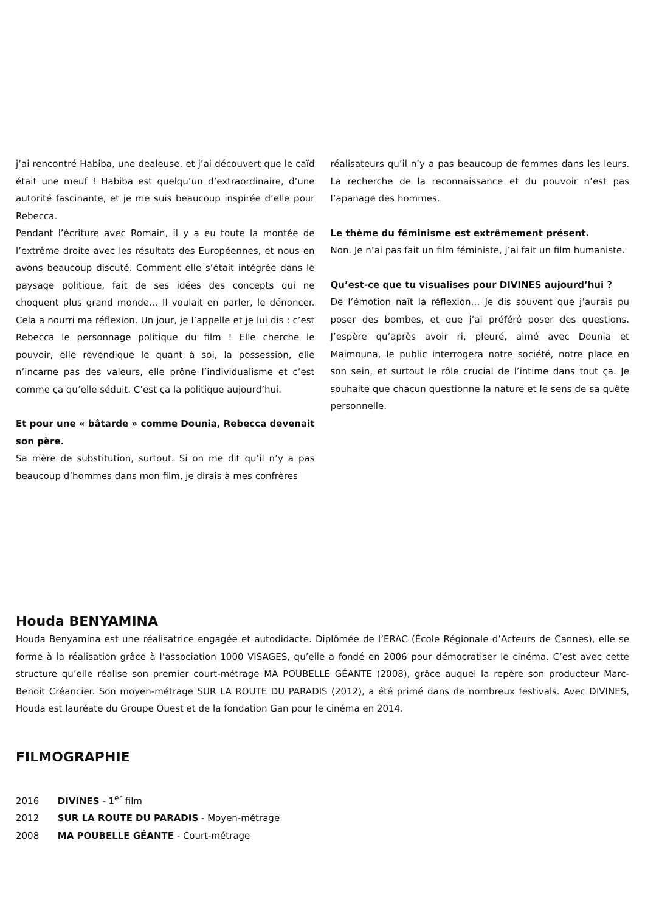j’ai rencontré Habiba, une dealeuse, et j’ai découvert que le caïd était une meuf ! Habiba est quelqu’un d’extraordinaire, d’une autorité fascinante, et je me suis beaucoup inspirée d’elle pour Rebecca.
Pendant l’écriture avec Romain, il y a eu toute la montée de l’extrême droite avec les résultats des Européennes, et nous en avons beaucoup discuté. Comment elle s’était intégrée dans le paysage politique, fait de ses idées des concepts qui ne choquent plus grand monde… Il voulait en parler, le dénoncer. Cela a nourri ma réflexion. Un jour, je l’appelle et je lui dis : c’est Rebecca le personnage politique du film ! Elle cherche le pouvoir, elle revendique le quant à soi, la possession, elle n’incarne pas des valeurs, elle prône l’individualisme et c’est comme ça qu’elle séduit. C’est ça la politique aujourd’hui.
Et pour une « bâtarde » comme Dounia, Rebecca devenait son père.
Sa mère de substitution, surtout. Si on me dit qu’il n’y a pas beaucoup d’hommes dans mon film, je dirais à mes confrères
réalisateurs qu’il n’y a pas beaucoup de femmes dans les leurs. La recherche de la reconnaissance et du pouvoir n’est pas l’apanage des hommes.
Le thème du féminisme est extrêmement présent.
Non. Je n’ai pas fait un film féministe, j’ai fait un film humaniste.
Qu’est-ce que tu visualises pour DIVINES aujourd’hui ?
De l’émotion naît la réflexion… Je dis souvent que j’aurais pu poser des bombes, et que j’ai préféré poser des questions. J’espère qu’après avoir ri, pleuré, aimé avec Dounia et Maimouna, le public interrogera notre société, notre place en son sein, et surtout le rôle crucial de l’intime dans tout ça. Je souhaite que chacun questionne la nature et le sens de sa quête personnelle.
Houda BENYAMINA
Houda Benyamina est une réalisatrice engagée et autodidacte. Diplômée de l’ERAC (École Régionale d’Acteurs de Cannes), elle se forme à la réalisation grâce à l’association 1000 VISAGES, qu’elle a fondé en 2006 pour démocratiser le cinéma. C’est avec cette structure qu’elle réalise son premier court-métrage MA POUBELLE GÉANTE (2008), grâce auquel la repère son producteur Marc-Benoit Créancier. Son moyen-métrage SUR LA ROUTE DU PARADIS (2012), a été primé dans de nombreux festivals. Avec DIVINES, Houda est lauréate du Groupe Ouest et de la fondation Gan pour le cinéma en 2014.
FILMOGRAPHIE
2016 DIVINES - 1<sup>er</sup> film
2012 SUR LA ROUTE DU PARADIS - Moyen-métrage
2008 MA POUBELLE GÉANTE - Court-métrage